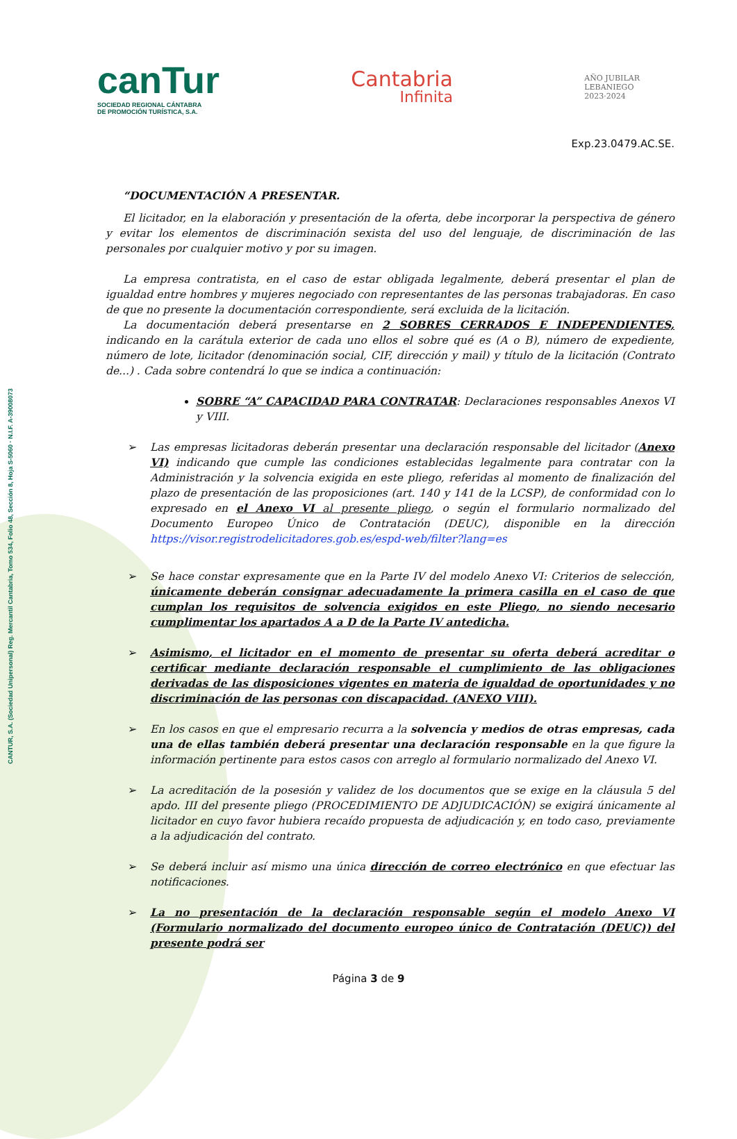canTur
SOCIEDAD REGIONAL CÁNTABRA
DE PROMOCIÓN TURÍSTICA, S.A.
Cantabria
Infinita
AÑO JUBILAR
LEBANIEGO
2023·2024
Exp.23.0479.AC.SE.
CANTUR, S.A. (Sociedad Unipersonal) Reg. Mercantil Cantabria, Tomo 534, Folio 48, Sección 8, Hoja S-5060 · N.I.F. A-39008073
“DOCUMENTACIÓN A PRESENTAR.
El licitador, en la elaboración y presentación de la oferta, debe incorporar la perspectiva de género y evitar los elementos de discriminación sexista del uso del lenguaje, de discriminación de las personales por cualquier motivo y por su imagen.
La empresa contratista, en el caso de estar obligada legalmente, deberá presentar el plan de igualdad entre hombres y mujeres negociado con representantes de las personas trabajadoras. En caso de que no presente la documentación correspondiente, será excluida de la licitación.
La documentación deberá presentarse en 2 SOBRES CERRADOS E INDEPENDIENTES, indicando en la carátula exterior de cada uno ellos el sobre qué es (A o B), número de expediente, número de lote, licitador (denominación social, CIF, dirección y mail) y título de la licitación (Contrato de...) . Cada sobre contendrá lo que se indica a continuación:
SOBRE “A” CAPACIDAD PARA CONTRATAR: Declaraciones responsables Anexos VI y VIII.
➢ Las empresas licitadoras deberán presentar una declaración responsable del licitador (Anexo VI) indicando que cumple las condiciones establecidas legalmente para contratar con la Administración y la solvencia exigida en este pliego, referidas al momento de finalización del plazo de presentación de las proposiciones (art. 140 y 141 de la LCSP), de conformidad con lo expresado en el Anexo VI al presente pliego, o según el formulario normalizado del Documento Europeo Único de Contratación (DEUC), disponible en la dirección https://visor.registrodelicitadores.gob.es/espd-web/filter?lang=es
➢ Se hace constar expresamente que en la Parte IV del modelo Anexo VI: Criterios de selección, únicamente deberán consignar adecuadamente la primera casilla en el caso de que cumplan los requisitos de solvencia exigidos en este Pliego, no siendo necesario cumplimentar los apartados A a D de la Parte IV antedicha.
➢ Asimismo, el licitador en el momento de presentar su oferta deberá acreditar o certificar mediante declaración responsable el cumplimiento de las obligaciones derivadas de las disposiciones vigentes en materia de igualdad de oportunidades y no discriminación de las personas con discapacidad. (ANEXO VIII).
➢ En los casos en que el empresario recurra a la solvencia y medios de otras empresas, cada una de ellas también deberá presentar una declaración responsable en la que figure la información pertinente para estos casos con arreglo al formulario normalizado del Anexo VI.
➢ La acreditación de la posesión y validez de los documentos que se exige en la cláusula 5 del apdo. III del presente pliego (PROCEDIMIENTO DE ADJUDICACIÓN) se exigirá únicamente al licitador en cuyo favor hubiera recaído propuesta de adjudicación y, en todo caso, previamente a la adjudicación del contrato.
➢ Se deberá incluir así mismo una única dirección de correo electrónico en que efectuar las notificaciones.
➢ La no presentación de la declaración responsable según el modelo Anexo VI (Formulario normalizado del documento europeo único de Contratación (DEUC)) del presente podrá ser
Página 3 de 9